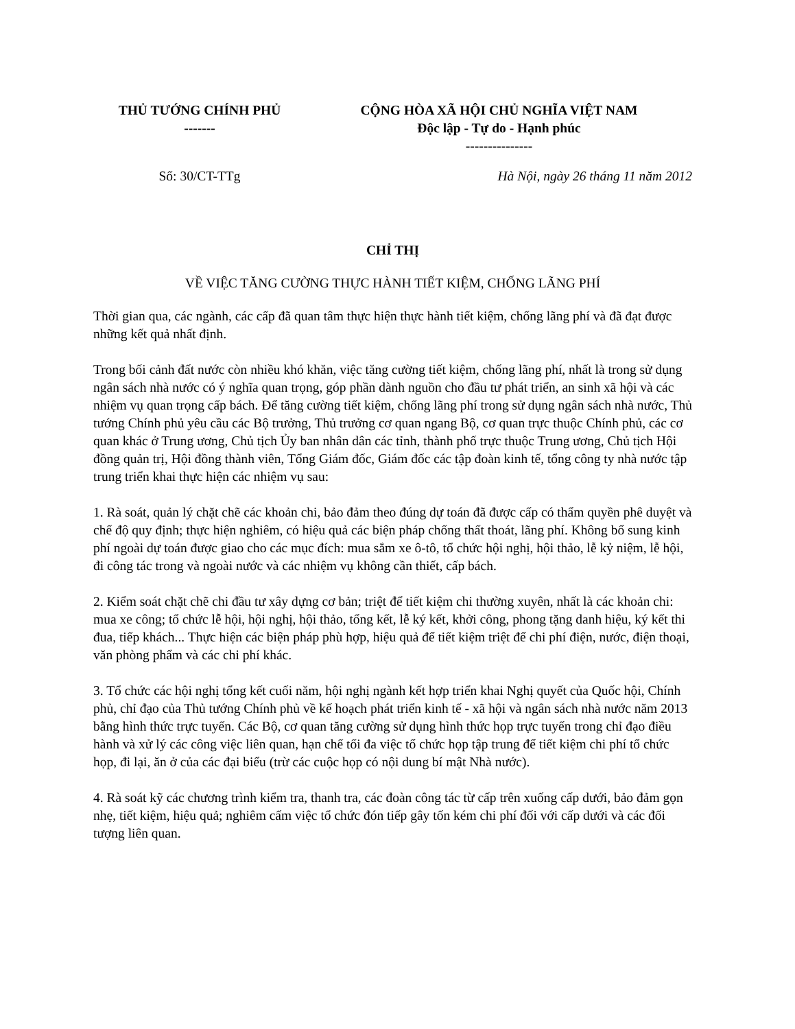THỦ TƯỚNG CHÍNH PHỦ
-------
CỘNG HÒA XÃ HỘI CHỦ NGHĨA VIỆT NAM
Độc lập - Tự do - Hạnh phúc
---------------
Số: 30/CT-TTg Hà Nội, ngày 26 tháng 11 năm 2012
CHỈ THỊ
VỀ VIỆC TĂNG CƯỜNG THỰC HÀNH TIẾT KIỆM, CHỐNG LÃNG PHÍ
Thời gian qua, các ngành, các cấp đã quan tâm thực hiện thực hành tiết kiệm, chống lãng phí và đã đạt được những kết quả nhất định.
Trong bối cảnh đất nước còn nhiều khó khăn, việc tăng cường tiết kiệm, chống lãng phí, nhất là trong sử dụng ngân sách nhà nước có ý nghĩa quan trọng, góp phần dành nguồn cho đầu tư phát triển, an sinh xã hội và các nhiệm vụ quan trọng cấp bách. Để tăng cường tiết kiệm, chống lãng phí trong sử dụng ngân sách nhà nước, Thủ tướng Chính phủ yêu cầu các Bộ trưởng, Thủ trưởng cơ quan ngang Bộ, cơ quan trực thuộc Chính phủ, các cơ quan khác ở Trung ương, Chủ tịch Ủy ban nhân dân các tỉnh, thành phố trực thuộc Trung ương, Chủ tịch Hội đồng quản trị, Hội đồng thành viên, Tổng Giám đốc, Giám đốc các tập đoàn kinh tế, tổng công ty nhà nước tập trung triển khai thực hiện các nhiệm vụ sau:
1. Rà soát, quản lý chặt chẽ các khoản chi, bảo đảm theo đúng dự toán đã được cấp có thẩm quyền phê duyệt và chế độ quy định; thực hiện nghiêm, có hiệu quả các biện pháp chống thất thoát, lãng phí. Không bổ sung kinh phí ngoài dự toán được giao cho các mục đích: mua sắm xe ô-tô, tổ chức hội nghị, hội thảo, lễ kỷ niệm, lễ hội, đi công tác trong và ngoài nước và các nhiệm vụ không cần thiết, cấp bách.
2. Kiểm soát chặt chẽ chi đầu tư xây dựng cơ bản; triệt để tiết kiệm chi thường xuyên, nhất là các khoản chi: mua xe công; tổ chức lễ hội, hội nghị, hội thảo, tổng kết, lễ ký kết, khởi công, phong tặng danh hiệu, ký kết thi đua, tiếp khách... Thực hiện các biện pháp phù hợp, hiệu quả để tiết kiệm triệt để chi phí điện, nước, điện thoại, văn phòng phẩm và các chi phí khác.
3. Tổ chức các hội nghị tổng kết cuối năm, hội nghị ngành kết hợp triển khai Nghị quyết của Quốc hội, Chính phủ, chỉ đạo của Thủ tướng Chính phủ về kế hoạch phát triển kinh tế - xã hội và ngân sách nhà nước năm 2013 bằng hình thức trực tuyến. Các Bộ, cơ quan tăng cường sử dụng hình thức họp trực tuyến trong chỉ đạo điều hành và xử lý các công việc liên quan, hạn chế tối đa việc tổ chức họp tập trung để tiết kiệm chi phí tổ chức họp, đi lại, ăn ở của các đại biểu (trừ các cuộc họp có nội dung bí mật Nhà nước).
4. Rà soát kỹ các chương trình kiểm tra, thanh tra, các đoàn công tác từ cấp trên xuống cấp dưới, bảo đảm gọn nhẹ, tiết kiệm, hiệu quả; nghiêm cấm việc tổ chức đón tiếp gây tốn kém chi phí đối với cấp dưới và các đối tượng liên quan.